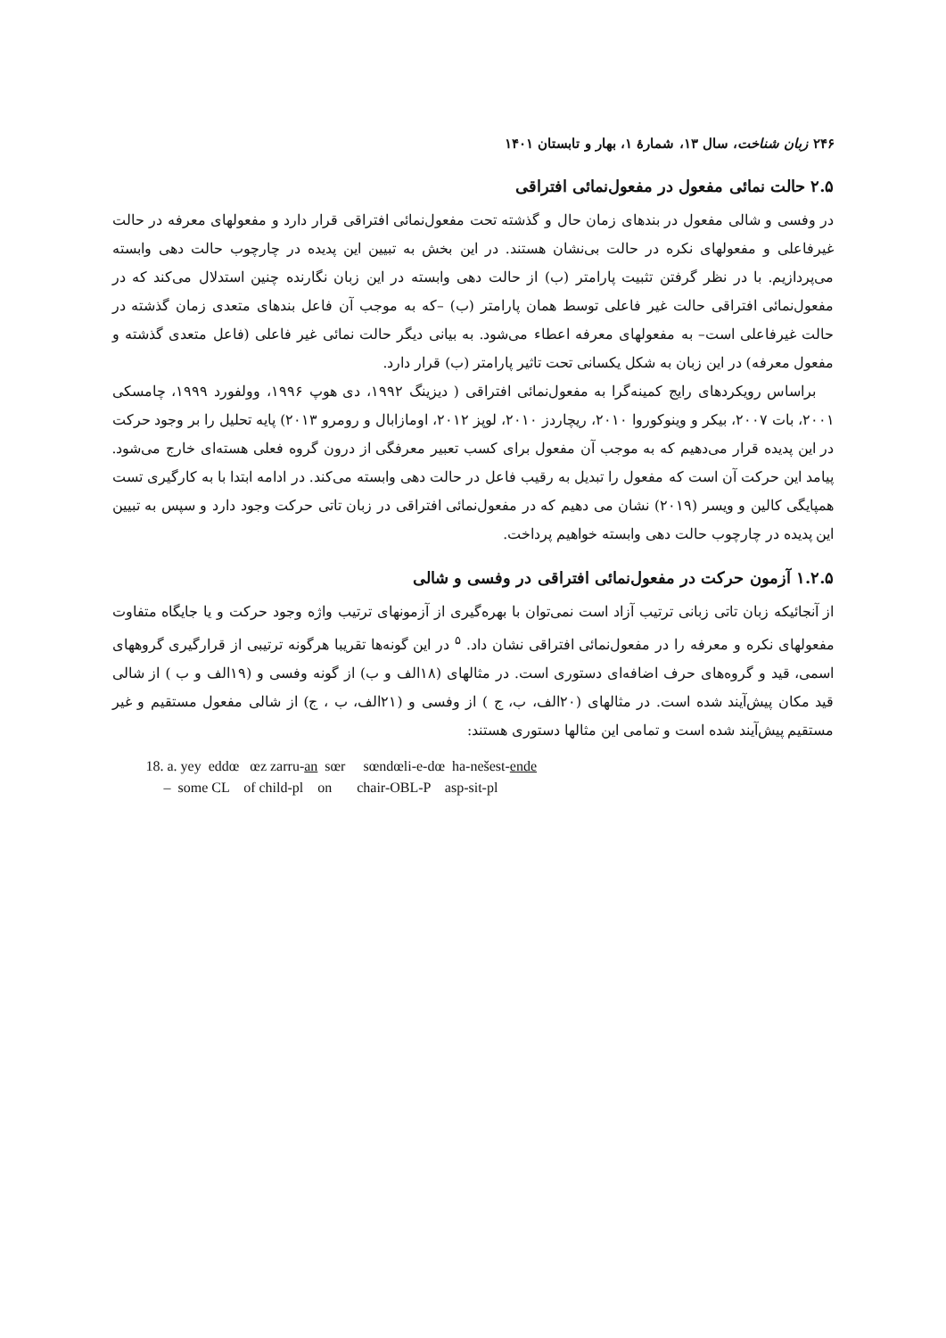۲۴۶ زبان شناخت، سال ۱۳، شمارهٔ ۱، بهار و تابستان ۱۴۰۱
۲.۵ حالت نمائی مفعول در مفعول‌نمائی افتراقی
در وفسی و شالی مفعول در بندهای زمان حال و گذشته تحت مفعول‌نمائی افتراقی قرار دارد و مفعولهای معرفه در حالت غیرفاعلی و مفعولهای نکره در حالت بی‌نشان هستند. در این بخش به تبیین این پدیده در چارچوب حالت دهی وابسته می‌پردازیم. با در نظر گرفتن تثبیت پارامتر (ب) از حالت دهی وابسته در این زبان نگارنده چنین استدلال می‌کند که در مفعول‌نمائی افتراقی حالت غیر فاعلی توسط همان پارامتر (ب) –که به موجب آن فاعل بندهای متعدی زمان گذشته در حالت غیرفاعلی است– به مفعولهای معرفه اعطاء می‌شود. به بیانی دیگر حالت نمائی غیر فاعلی (فاعل متعدی گذشته و مفعول معرفه) در این زبان به شکل یکسانی تحت تاثیر پارامتر (ب) قرار دارد.
براساس رویکردهای رایج کمینه‌گرا به مفعول‌نمائی افتراقی ( دیزینگ ۱۹۹۲، دی هوپ ۱۹۹۶، وولفورد ۱۹۹۹، چامسکی ۲۰۰۱، بات ۲۰۰۷، بیکر و وینوکوروا ۲۰۱۰، ریچاردز ۲۰۱۰، لوپز ۲۰۱۲، اومازابال و رومرو ۲۰۱۳) پایه تحلیل را بر وجود حرکت در این پدیده قرار می‌دهیم که به موجب آن مفعول برای کسب تعبیر معرفگی از درون گروه فعلی هسته‌ای خارج می‌شود. پیامد این حرکت آن است که مفعول را تبدیل به رقیب فاعل در حالت دهی وابسته می‌کند. در ادامه ابتدا با به کارگیری تست همپایگی کالین و ویسر (۲۰۱۹) نشان می دهیم که در مفعول‌نمائی افتراقی در زبان تاتی حرکت وجود دارد و سپس به تبیین این پدیده در چارچوب حالت دهی وابسته خواهیم پرداخت.
۱.۲.۵ آزمون حرکت در مفعول‌نمائی افتراقی در وفسی و شالی
از آنجائیکه زبان تاتی زبانی ترتیب آزاد است نمی‌توان با بهره‌گیری از آزمونهای ترتیب واژه وجود حرکت و یا جایگاه متفاوت مفعولهای نکره و معرفه را در مفعول‌نمائی افتراقی نشان داد. <sup>۵</sup> در این گونه‌ها تقریبا هرگونه ترتیبی از قرارگیری گروههای اسمی، قید و گروه‌های حرف اضافه‌ای دستوری است. در مثالهای (۱۸الف و ب) از گونه وفسی و (۱۹الف و ب ) از شالی قید مکان پیش‌آیند شده است. در مثالهای (۲۰الف، ب، ج ) از وفسی و (۲۱الف، ب ، ج) از شالی مفعول مستقیم و غیر مستقیم پیش‌آیند شده است و تمامی این مثالها دستوری هستند:
18. a. yey eddœ œz zarru-an sœr sœndœli-e-dœ ha-nešest-ende – some CL of child-pl on chair-OBL-P asp-sit-pl